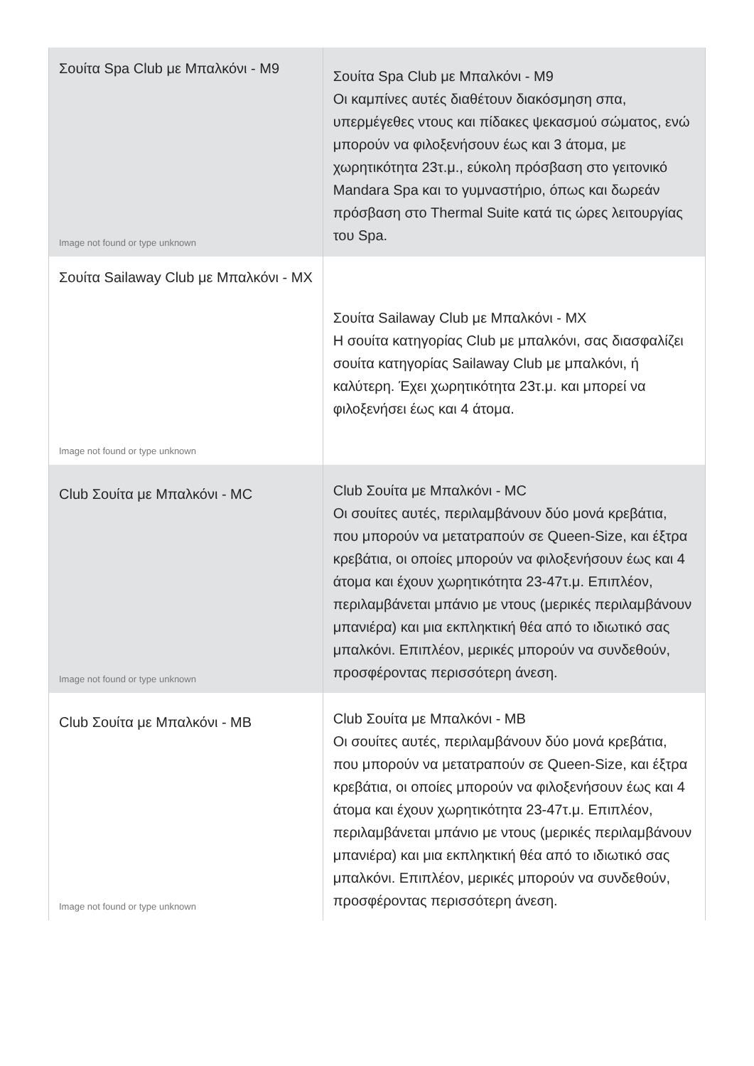| Σουίτα Spa Club με Μπαλκόνι - M9 Image not found or type unknown | Σουίτα Spa Club με Μπαλκόνι - M9 Οι καμπίνες αυτές διαθέτουν διακόσμηση σπα, υπερμέγεθες ντους και πίδακες ψεκασμού σώματος, ενώ μπορούν να φιλοξενήσουν έως και 3 άτομα, με χωρητικότητα 23τ.μ., εύκολη πρόσβαση στο γειτονικό Mandara Spa και το γυμναστήριο, όπως και δωρεάν πρόσβαση στο Thermal Suite κατά τις ώρες λειτουργίας του Spa. |
| Σουίτα Sailaway Club με Μπαλκόνι - MX Image not found or type unknown | Σουίτα Sailaway Club με Μπαλκόνι - MX Η σουίτα κατηγορίας Club με μπαλκόνι, σας διασφαλίζει σουίτα κατηγορίας Sailaway Club με μπαλκόνι, ή καλύτερη. Έχει χωρητικότητα 23τ.μ. και μπορεί να φιλοξενήσει έως και 4 άτομα. |
| Club Σουίτα με Μπαλκόνι - MC Image not found or type unknown | Club Σουίτα με Μπαλκόνι - MC Οι σουίτες αυτές, περιλαμβάνουν δύο μονά κρεβάτια, που μπορούν να μετατραπούν σε Queen-Size, και έξτρα κρεβάτια, οι οποίες μπορούν να φιλοξενήσουν έως και 4 άτομα και έχουν χωρητικότητα 23-47τ.μ. Επιπλέον, περιλαμβάνεται μπάνιο με ντους (μερικές περιλαμβάνουν μπανιέρα) και μια εκπληκτική θέα από το ιδιωτικό σας μπαλκόνι. Επιπλέον, μερικές μπορούν να συνδεθούν, προσφέροντας περισσότερη άνεση. |
| Club Σουίτα με Μπαλκόνι - MB Image not found or type unknown | Club Σουίτα με Μπαλκόνι - MB Οι σουίτες αυτές, περιλαμβάνουν δύο μονά κρεβάτια, που μπορούν να μετατραπούν σε Queen-Size, και έξτρα κρεβάτια, οι οποίες μπορούν να φιλοξενήσουν έως και 4 άτομα και έχουν χωρητικότητα 23-47τ.μ. Επιπλέον, περιλαμβάνεται μπάνιο με ντους (μερικές περιλαμβάνουν μπανιέρα) και μια εκπληκτική θέα από το ιδιωτικό σας μπαλκόνι. Επιπλέον, μερικές μπορούν να συνδεθούν, προσφέροντας περισσότερη άνεση. |